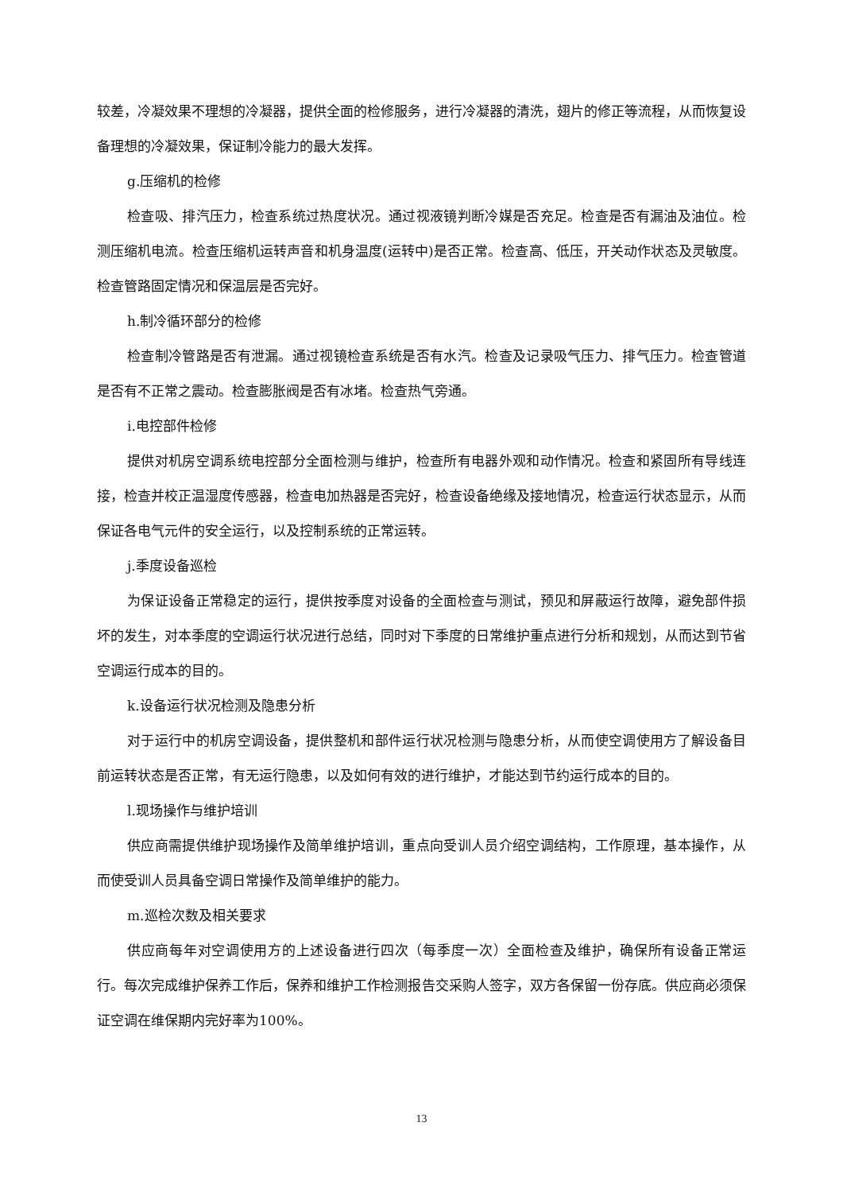较差，冷凝效果不理想的冷凝器，提供全面的检修服务，进行冷凝器的清洗，翅片的修正等流程，从而恢复设备理想的冷凝效果，保证制冷能力的最大发挥。
g.压缩机的检修
检查吸、排汽压力，检查系统过热度状况。通过视液镜判断冷媒是否充足。检查是否有漏油及油位。检测压缩机电流。检查压缩机运转声音和机身温度(运转中)是否正常。检查高、低压，开关动作状态及灵敏度。检查管路固定情况和保温层是否完好。
h.制冷循环部分的检修
检查制冷管路是否有泄漏。通过视镜检查系统是否有水汽。检查及记录吸气压力、排气压力。检查管道是否有不正常之震动。检查膨胀阀是否有冰堵。检查热气旁通。
i.电控部件检修
提供对机房空调系统电控部分全面检测与维护，检查所有电器外观和动作情况。检查和紧固所有导线连接，检查并校正温湿度传感器，检查电加热器是否完好，检查设备绝缘及接地情况，检查运行状态显示，从而保证各电气元件的安全运行，以及控制系统的正常运转。
j.季度设备巡检
为保证设备正常稳定的运行，提供按季度对设备的全面检查与测试，预见和屏蔽运行故障，避免部件损坏的发生，对本季度的空调运行状况进行总结，同时对下季度的日常维护重点进行分析和规划，从而达到节省空调运行成本的目的。
k.设备运行状况检测及隐患分析
对于运行中的机房空调设备，提供整机和部件运行状况检测与隐患分析，从而使空调使用方了解设备目前运转状态是否正常，有无运行隐患，以及如何有效的进行维护，才能达到节约运行成本的目的。
l.现场操作与维护培训
供应商需提供维护现场操作及简单维护培训，重点向受训人员介绍空调结构，工作原理，基本操作，从而使受训人员具备空调日常操作及简单维护的能力。
m.巡检次数及相关要求
供应商每年对空调使用方的上述设备进行四次（每季度一次）全面检查及维护，确保所有设备正常运行。每次完成维护保养工作后，保养和维护工作检测报告交采购人签字，双方各保留一份存底。供应商必须保证空调在维保期内完好率为100%。
13